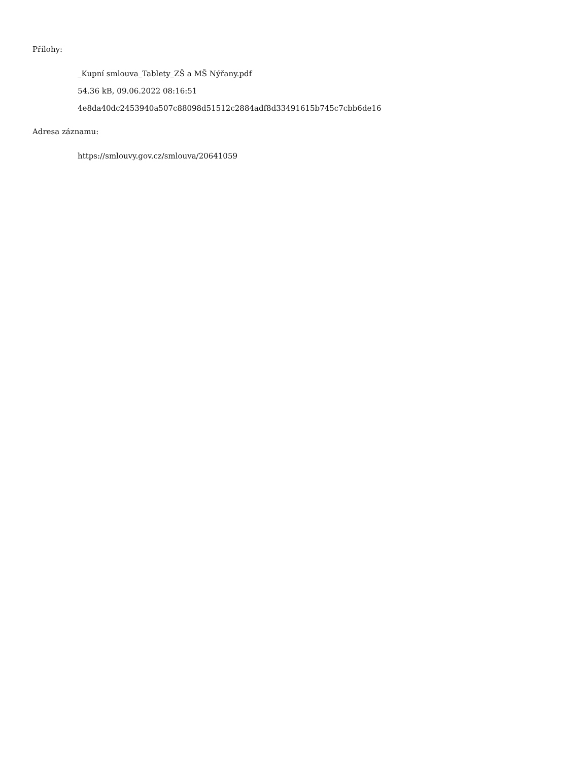Přílohy:
_Kupní smlouva_Tablety_ZŠ a MŠ Nýřany.pdf
54.36 kB, 09.06.2022 08:16:51
4e8da40dc2453940a507c88098d51512c2884adf8d33491615b745c7cbb6de16
Adresa záznamu:
https://smlouvy.gov.cz/smlouva/20641059